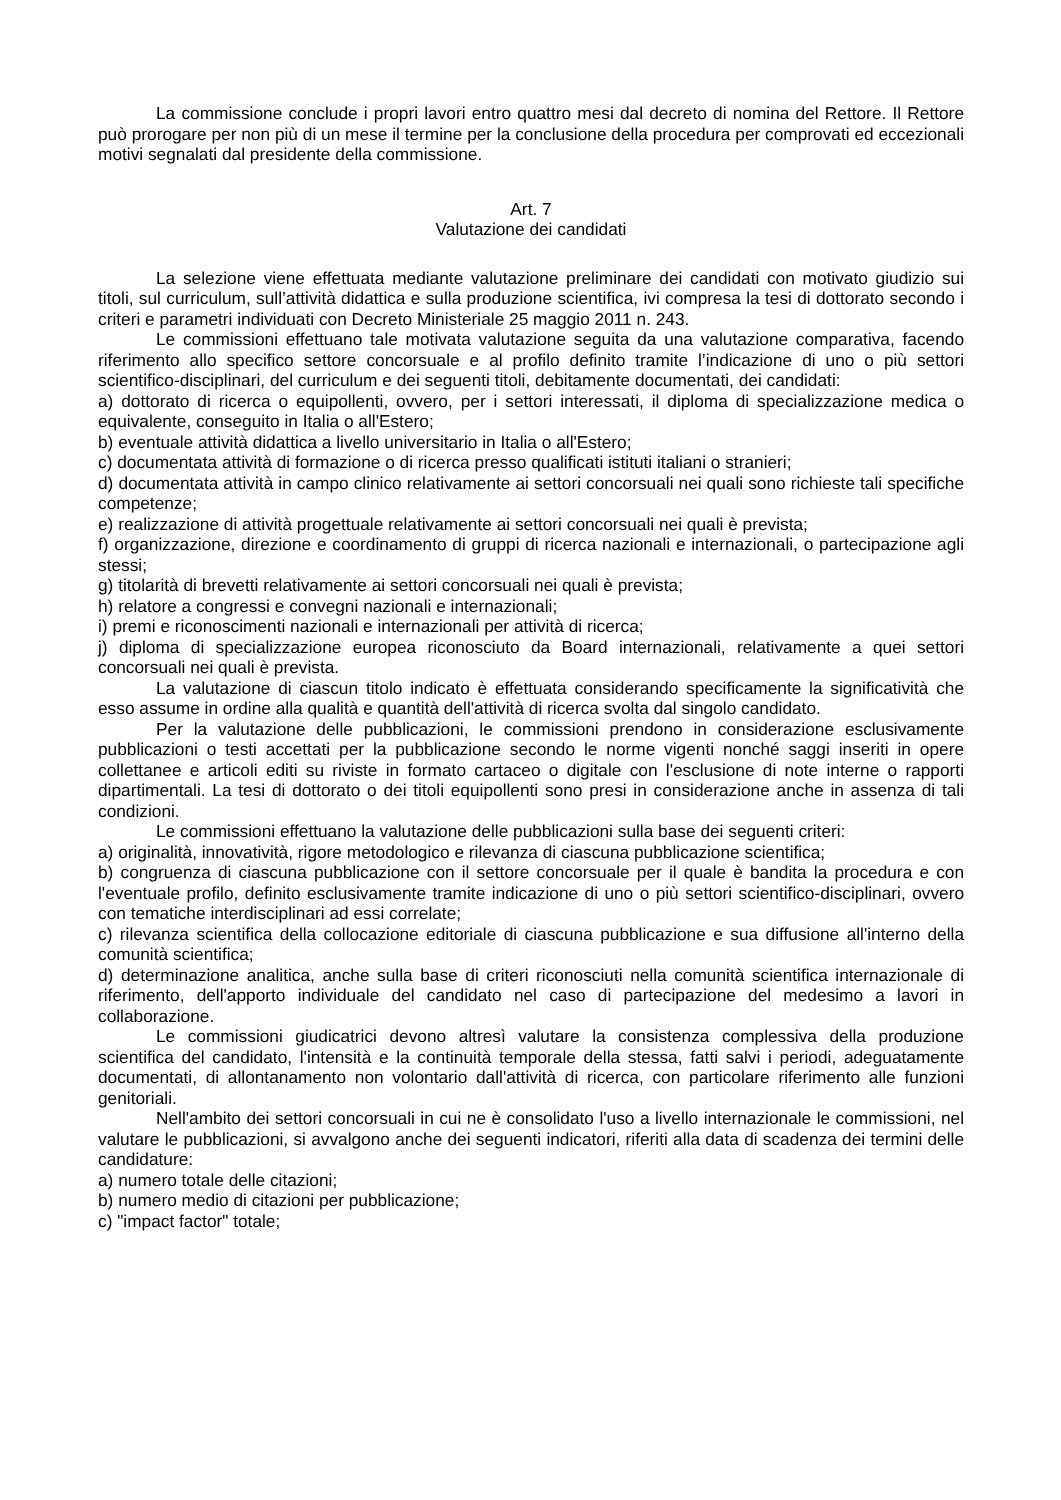La commissione conclude i propri lavori entro quattro mesi dal decreto di nomina del Rettore. Il Rettore può prorogare per non più di un mese il termine per la conclusione della procedura per comprovati ed eccezionali motivi segnalati dal presidente della commissione.
Art. 7
Valutazione dei candidati
La selezione viene effettuata mediante valutazione preliminare dei candidati con motivato giudizio sui titoli, sul curriculum, sull’attività didattica e sulla produzione scientifica, ivi compresa la tesi di dottorato secondo i criteri e parametri individuati con Decreto Ministeriale 25 maggio 2011 n. 243.
Le commissioni effettuano tale motivata valutazione seguita da una valutazione comparativa, facendo riferimento allo specifico settore concorsuale e al profilo definito tramite l’indicazione di uno o più settori scientifico-disciplinari, del curriculum e dei seguenti titoli, debitamente documentati, dei candidati:
a) dottorato di ricerca o equipollenti, ovvero, per i settori interessati, il diploma di specializzazione medica o equivalente, conseguito in Italia o all'Estero;
b) eventuale attività didattica a livello universitario in Italia o all'Estero;
c) documentata attività di formazione o di ricerca presso qualificati istituti italiani o stranieri;
d) documentata attività in campo clinico relativamente ai settori concorsuali nei quali sono richieste tali specifiche competenze;
e) realizzazione di attività progettuale relativamente ai settori concorsuali nei quali è prevista;
f) organizzazione, direzione e coordinamento di gruppi di ricerca nazionali e internazionali, o partecipazione agli stessi;
g) titolarità di brevetti relativamente ai settori concorsuali nei quali è prevista;
h) relatore a congressi e convegni nazionali e internazionali;
i) premi e riconoscimenti nazionali e internazionali per attività di ricerca;
j) diploma di specializzazione europea riconosciuto da Board internazionali, relativamente a quei settori concorsuali nei quali è prevista.
La valutazione di ciascun titolo indicato è effettuata considerando specificamente la significatività che esso assume in ordine alla qualità e quantità dell'attività di ricerca svolta dal singolo candidato.
Per la valutazione delle pubblicazioni, le commissioni prendono in considerazione esclusivamente pubblicazioni o testi accettati per la pubblicazione secondo le norme vigenti nonché saggi inseriti in opere collettanee e articoli editi su riviste in formato cartaceo o digitale con l'esclusione di note interne o rapporti dipartimentali. La tesi di dottorato o dei titoli equipollenti sono presi in considerazione anche in assenza di tali condizioni.
Le commissioni effettuano la valutazione delle pubblicazioni sulla base dei seguenti criteri:
a) originalità, innovatività, rigore metodologico e rilevanza di ciascuna pubblicazione scientifica;
b) congruenza di ciascuna pubblicazione con il settore concorsuale per il quale è bandita la procedura e con l'eventuale profilo, definito esclusivamente tramite indicazione di uno o più settori scientifico-disciplinari, ovvero con tematiche interdisciplinari ad essi correlate;
c) rilevanza scientifica della collocazione editoriale di ciascuna pubblicazione e sua diffusione all'interno della comunità scientifica;
d) determinazione analitica, anche sulla base di criteri riconosciuti nella comunità scientifica internazionale di riferimento, dell'apporto individuale del candidato nel caso di partecipazione del medesimo a lavori in collaborazione.
Le commissioni giudicatrici devono altresì valutare la consistenza complessiva della produzione scientifica del candidato, l'intensità e la continuità temporale della stessa, fatti salvi i periodi, adeguatamente documentati, di allontanamento non volontario dall'attività di ricerca, con particolare riferimento alle funzioni genitoriali.
Nell'ambito dei settori concorsuali in cui ne è consolidato l'uso a livello internazionale le commissioni, nel valutare le pubblicazioni, si avvalgono anche dei seguenti indicatori, riferiti alla data di scadenza dei termini delle candidature:
a) numero totale delle citazioni;
b) numero medio di citazioni per pubblicazione;
c) "impact factor" totale;